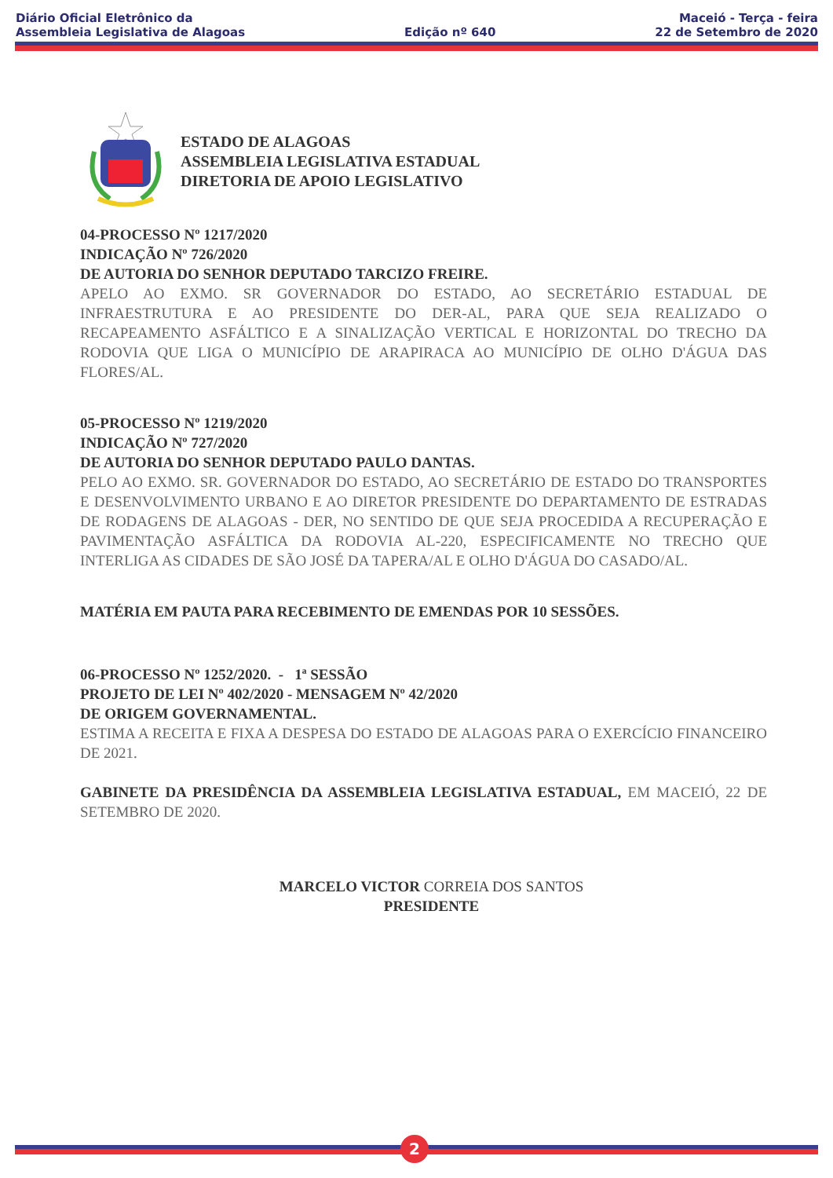Diário Oficial Eletrônico da
Assembleia Legislativa de Alagoas
Edição nº 640
Maceió - Terça - feira
22 de Setembro de 2020
ESTADO DE ALAGOAS
ASSEMBLEIA LEGISLATIVA ESTADUAL
DIRETORIA DE APOIO LEGISLATIVO
04-PROCESSO Nº 1217/2020
INDICAÇÃO Nº 726/2020
DE AUTORIA DO SENHOR DEPUTADO TARCIZO FREIRE.
APELO AO EXMO. SR GOVERNADOR DO ESTADO, AO SECRETÁRIO ESTADUAL DE INFRAESTRUTURA E AO PRESIDENTE DO DER-AL, PARA QUE SEJA REALIZADO O RECAPEAMENTO ASFÁLTICO E A SINALIZAÇÃO VERTICAL E HORIZONTAL DO TRECHO DA RODOVIA QUE LIGA O MUNICÍPIO DE ARAPIRACA AO MUNICÍPIO DE OLHO D'ÁGUA DAS FLORES/AL.
05-PROCESSO Nº 1219/2020
INDICAÇÃO Nº 727/2020
DE AUTORIA DO SENHOR DEPUTADO PAULO DANTAS.
PELO AO EXMO. SR. GOVERNADOR DO ESTADO, AO SECRETÁRIO DE ESTADO DO TRANSPORTES E DESENVOLVIMENTO URBANO E AO DIRETOR PRESIDENTE DO DEPARTAMENTO DE ESTRADAS DE RODAGENS DE ALAGOAS - DER, NO SENTIDO DE QUE SEJA PROCEDIDA A RECUPERAÇÃO E PAVIMENTAÇÃO ASFÁLTICA DA RODOVIA AL-220, ESPECIFICAMENTE NO TRECHO QUE INTERLIGA AS CIDADES DE SÃO JOSÉ DA TAPERA/AL E OLHO D'ÁGUA DO CASADO/AL.
MATÉRIA EM PAUTA PARA RECEBIMENTO DE EMENDAS POR 10 SESSÕES.
06-PROCESSO Nº 1252/2020. - 1ª SESSÃO
PROJETO DE LEI Nº 402/2020 - MENSAGEM Nº 42/2020
DE ORIGEM GOVERNAMENTAL.
ESTIMA A RECEITA E FIXA A DESPESA DO ESTADO DE ALAGOAS PARA O EXERCÍCIO FINANCEIRO DE 2021.
GABINETE DA PRESIDÊNCIA DA ASSEMBLEIA LEGISLATIVA ESTADUAL, EM MACEIÓ, 22 DE SETEMBRO DE 2020.
MARCELO VICTOR CORREIA DOS SANTOS
PRESIDENTE
2